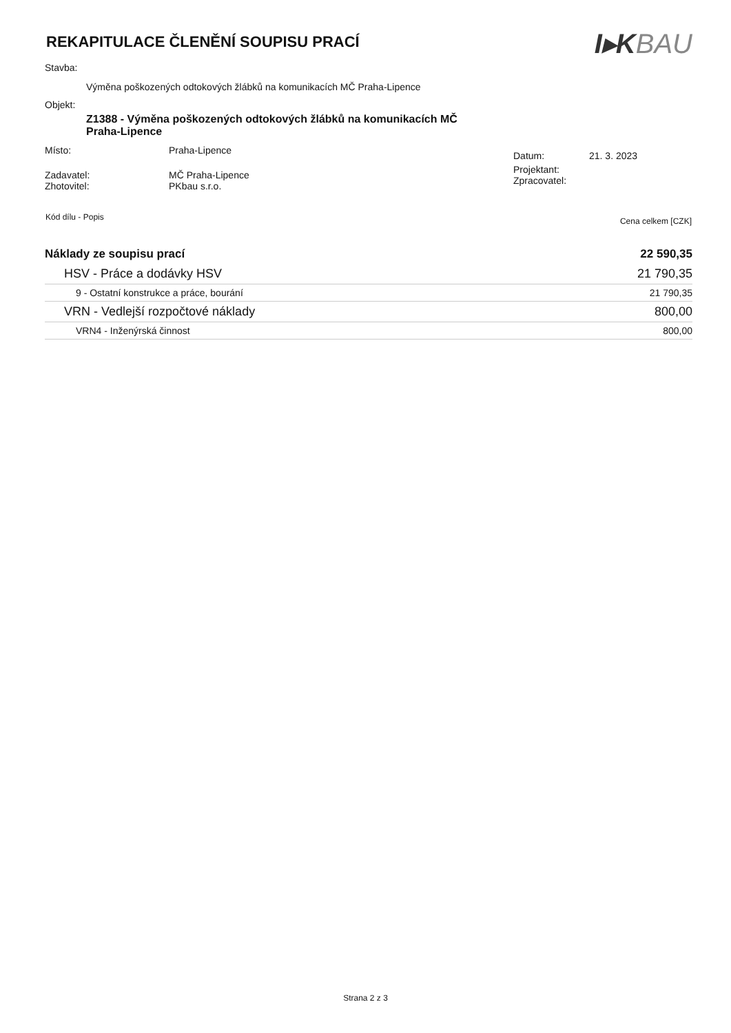REKAPITULACE ČLENĚNÍ SOUPISU PRACÍ
I▸KBAU
Stavba:
Výměna poškozených odtokových žlábků na komunikacích MČ Praha-Lipence
Objekt:
Z1388 - Výměna poškozených odtokových žlábků na komunikacích MČ
Praha-Lipence
| Místo: | Praha-Lipence | Datum: | 21. 3. 2023 |
| Zadavatel: Zhotovitel: | MČ Praha-Lipence PKbau s.r.o. | Projektant: Zpracovatel: | |
| Kód dílu - Popis | Cena celkem [CZK] |
| --- | --- |
| Náklady ze soupisu prací | 22 590,35 |
| HSV - Práce a dodávky HSV | 21 790,35 |
| 9 - Ostatní konstrukce a práce, bourání | 21 790,35 |
| VRN - Vedlejší rozpočtové náklady | 800,00 |
| VRN4 - Inženýrská činnost | 800,00 |
Strana 2 z 3